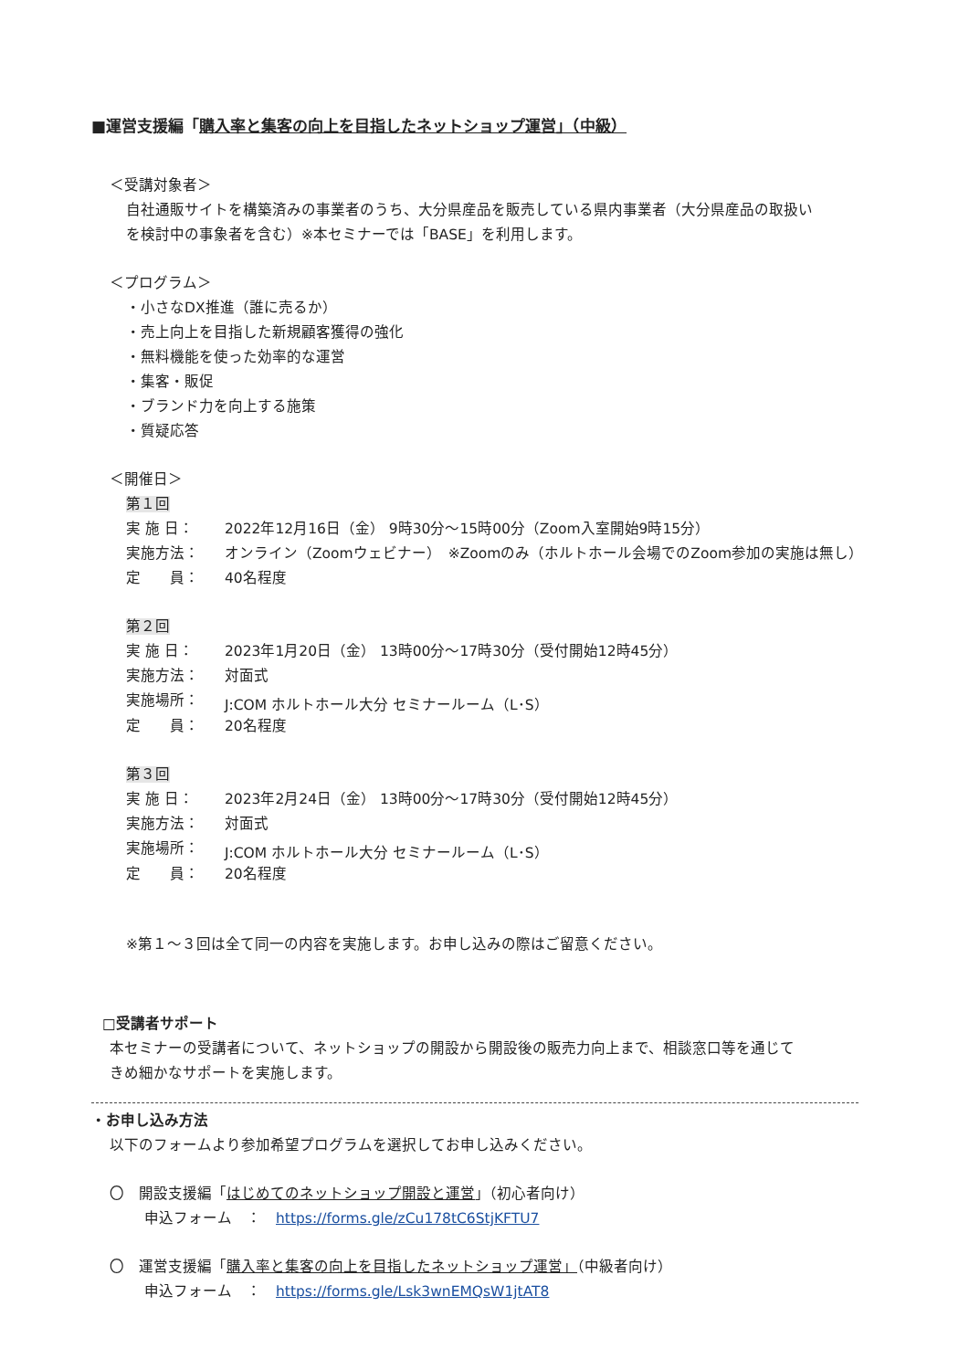■運営支援編「購入率と集客の向上を目指したネットショップ運営」（中級）
＜受講対象者＞
自社通販サイトを構築済みの事業者のうち、大分県産品を販売している県内事業者（大分県産品の取扱い
を検討中の事象者を含む）※本セミナーでは「BASE」を利用します。
＜プログラム＞
・小さなDX推進（誰に売るか）
・売上向上を目指した新規顧客獲得の強化
・無料機能を使った効率的な運営
・集客・販促
・ブランド力を向上する施策
・質疑応答
＜開催日＞
第１回
| 実 施 日： | 2022年12月16日（金） 9時30分～15時00分（Zoom入室開始9時15分） |
| 実施方法： | オンライン（Zoomウェビナー） ※Zoomのみ（ホルトホール会場でのZoom参加の実施は無し） |
| 定 員： | 40名程度 |
第２回
| 実 施 日： | 2023年1月20日（金） 13時00分～17時30分（受付開始12時45分） |
| 実施方法： | 対面式 |
| 実施場所： | J:COM ホルトホール大分 セミナールーム（L･S） |
| 定 員： | 20名程度 |
第３回
| 実 施 日： | 2023年2月24日（金） 13時00分～17時30分（受付開始12時45分） |
| 実施方法： | 対面式 |
| 実施場所： | J:COM ホルトホール大分 セミナールーム（L･S） |
| 定 員： | 20名程度 |
※第１～３回は全て同一の内容を実施します。お申し込みの際はご留意ください。
□受講者サポート
本セミナーの受講者について、ネットショップの開設から開設後の販売力向上まで、相談窓口等を通じて
きめ細かなサポートを実施します。
・お申し込み方法
以下のフォームより参加希望プログラムを選択してお申し込みください。
〇　開設支援編「はじめてのネットショップ開設と運営」（初心者向け）
申込フォーム　：　https://forms.gle/zCu178tC6StjKFTU7
〇　運営支援編「購入率と集客の向上を目指したネットショップ運営」（中級者向け）
申込フォーム　：　https://forms.gle/Lsk3wnEMQsW1jtAT8